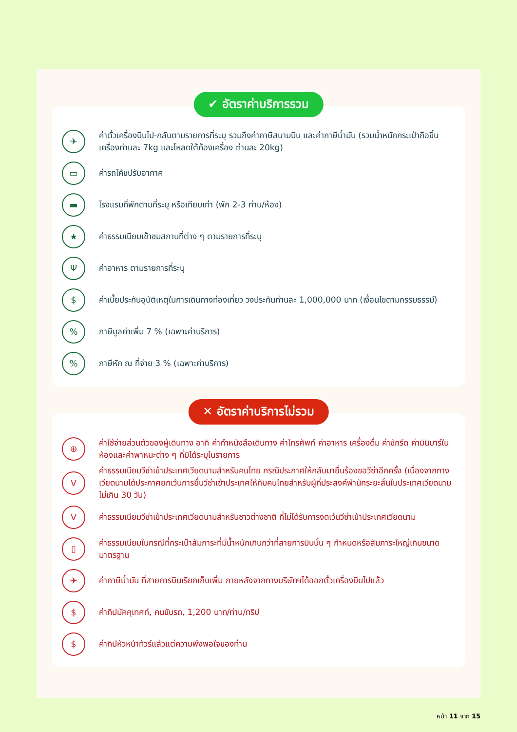✔ อัตราค่าบริการรวม
✈
ค่าตั๋วเครื่องบินไป-กลับตามรายการที่ระบุ รวมถึงค่าภาษีสนามบิน และค่าภาษีน้ำมัน (รวมน้ำหนักกระเป๋าถือขึ้นเครื่องท่านละ 7kg และโหลดใต้ท้องเครื่อง ท่านละ 20kg)
▭
ค่ารถโค้ชปรับอากาศ
▬
โรงแรมที่พักตามที่ระบุ หรือเทียบเท่า (พัก 2-3 ท่าน/ห้อง)
★
ค่าธรรมเนียมเข้าชมสถานที่ต่าง ๆ ตามรายการที่ระบุ
Ψ
ค่าอาหาร ตามรายการที่ระบุ
$
ค่าเบี้ยประกันอุบัติเหตุในการเดินทางท่องเที่ยว วงประกันท่านละ 1,000,000 บาท (เงื่อนไขตามกรรมธรรม์)
%
ภาษีมูลค่าเพิ่ม 7 % (เฉพาะค่าบริการ)
%
ภาษีหัก ณ ที่จ่าย 3 % (เฉพาะค่าบริการ)
✕ อัตราค่าบริการไม่รวม
⊕
ค่าใช้จ่ายส่วนตัวของผู้เดินทาง อาทิ ค่าทำหนังสือเดินทาง ค่าโทรศัพท์ ค่าอาหาร เครื่องดื่ม ค่าซักรีด ค่ามินิบาร์ในห้องและค่าพาหนะต่าง ๆ ที่มิได้ระบุในรายการ
V
ค่าธรรมเนียมวีซ่าเข้าประเทศเวียดนามสำหรับคนไทย กรณีประกาศให้กลับมายื่นร้องขอวีซ่าอีกครั้ง (เนื่องจากทางเวียดนามได้ประกาศยกเว้นการยื่นวีซ่าเข้าประเทศให้กับคนไทยสำหรับผู้ที่ประสงค์พำนักระยะสั้นในประเทศเวียดนามไม่เกิน 30 วัน)
V
ค่าธรรมเนียมวีซ่าเข้าประเทศเวียดนามสำหรับชาวต่างชาติ ที่ไม่ได้รับการงดเว้นวีซ่าเข้าประเทศเวียดนาม
▯
ค่าธรรมเนียมในกรณีที่กระเป๋าสัมภาระที่มีน้ำหนักเกินกว่าที่สายการบินนั้น ๆ กำหนดหรือสัมภาระใหญ่เกินขนาดมาตรฐาน
✈
ค่าภาษีน้ำมัน ที่สายการบินเรียกเก็บเพิ่ม ภายหลังจากทางบริษัทฯได้ออกตั๋วเครื่องบินไปแล้ว
$
ค่าทิปมัคคุเทศก์, คนขับรถ, 1,200 บาท/ท่าน/ทริป
$
ค่าทิปหัวหน้าทัวร์แล้วแต่ความพึงพอใจของท่าน
หน้า 11 จาก 15